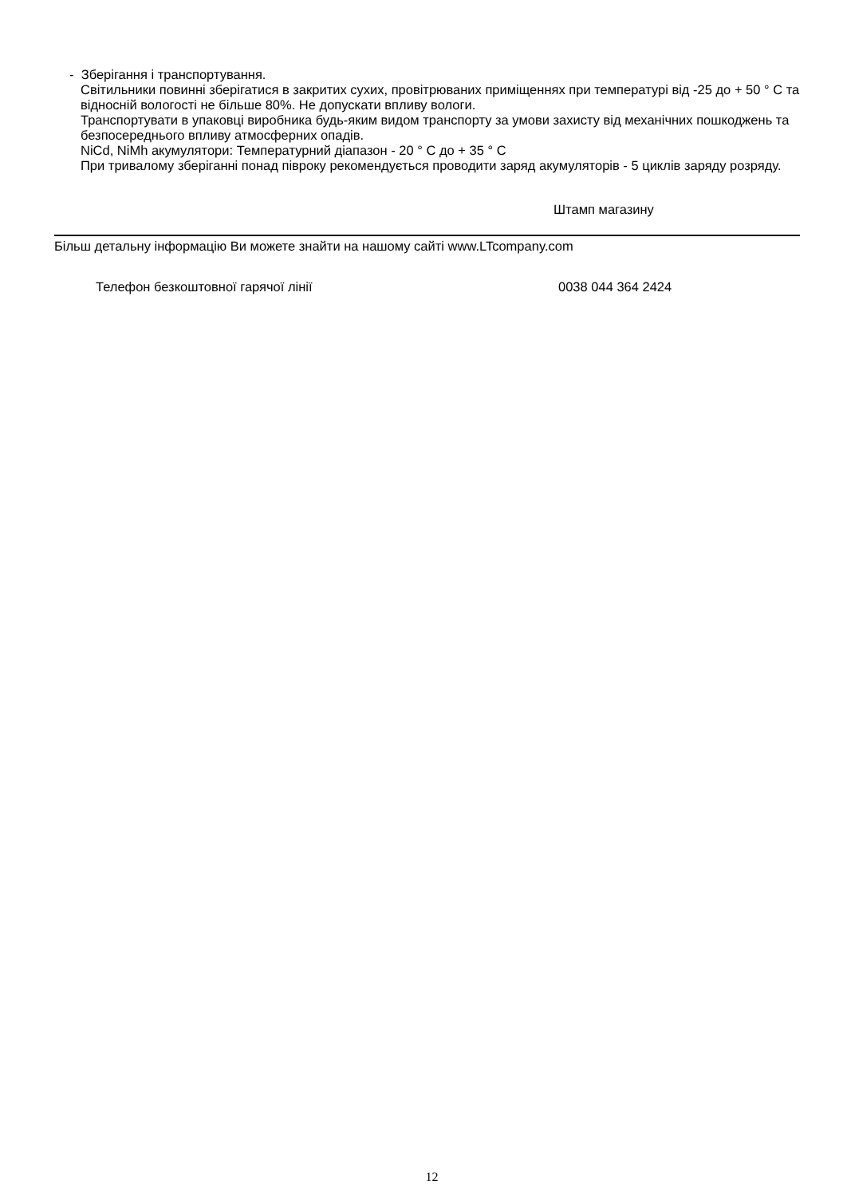- Зберігання і транспортування.
Світильники повинні зберігатися в закритих сухих, провітрюваних приміщеннях при температурі від -25 до + 50 ° С та відносній вологості не більше 80%. Не допускати впливу вологи.
Транспортувати в упаковці виробника будь-яким видом транспорту за умови захисту від механічних пошкоджень та безпосереднього впливу атмосферних опадів.
NiCd, NiMh акумулятори: Температурний діапазон - 20 ° С до + 35 ° С
При тривалому зберіганні понад півроку рекомендується проводити заряд акумуляторів - 5 циклів заряду розряду.
Штамп магазину
Більш детальну інформацію Ви можете знайти на нашому сайті www.LTcompany.com
Телефон безкоштовної гарячої лінії 0038 044 364 2424
12